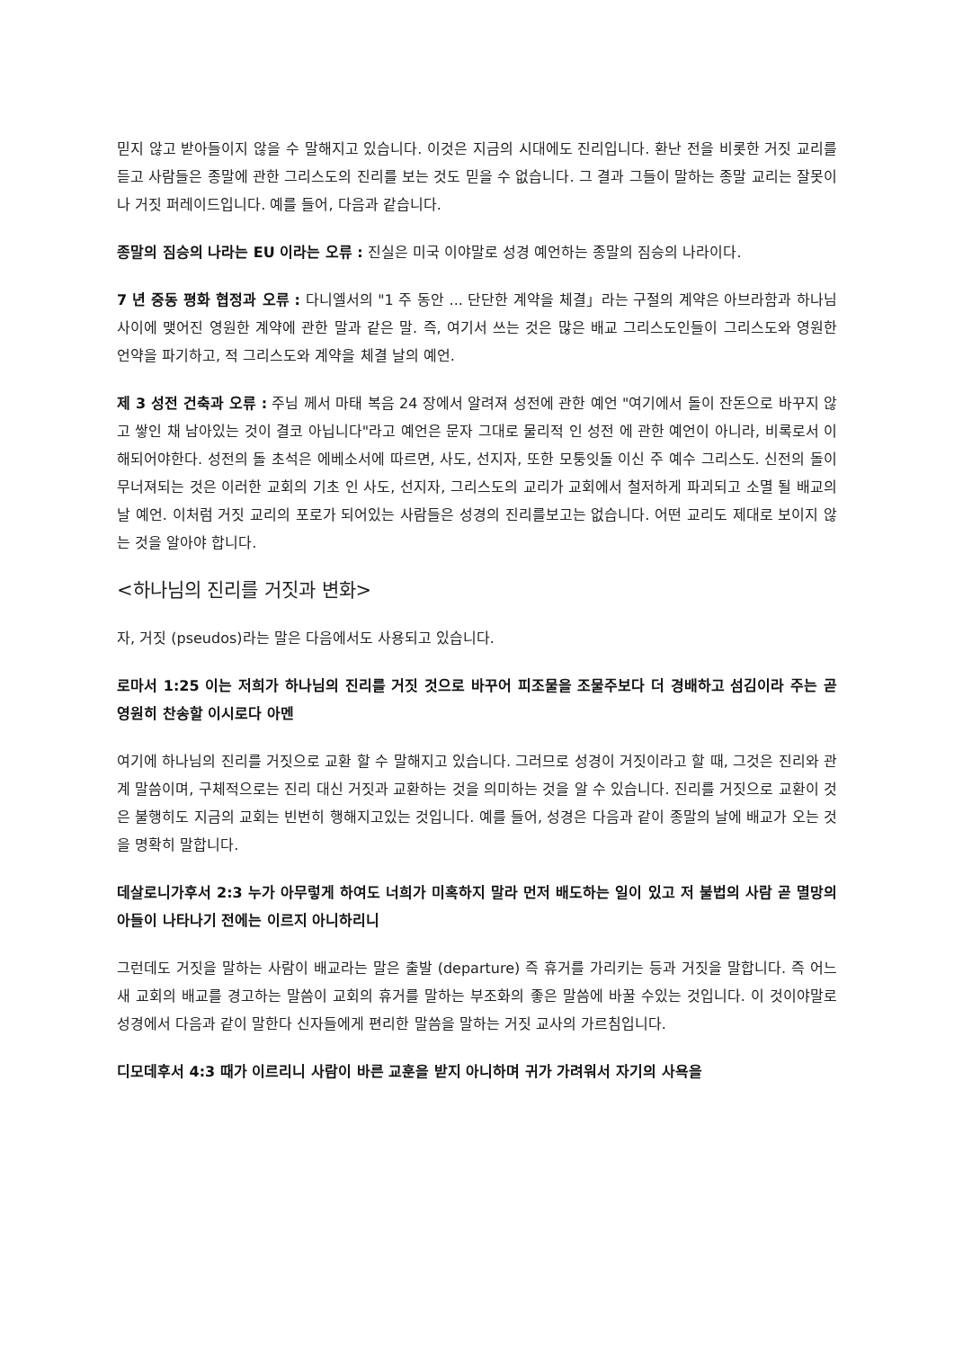믿지 않고 받아들이지 않을 수 말해지고 있습니다. 이것은 지금의 시대에도 진리입니다. 환난 전을 비롯한 거짓 교리를 듣고 사람들은 종말에 관한 그리스도의 진리를 보는 것도 믿을 수 없습니다. 그 결과 그들이 말하는 종말 교리는 잘못이나 거짓 퍼레이드입니다. 예를 들어, 다음과 같습니다.
종말의 짐승의 나라는 EU 이라는 오류 : 진실은 미국 이야말로 성경 예언하는 종말의 짐승의 나라이다.
7 년 중동 평화 협정과 오류 : 다니엘서의 "1 주 동안 ... 단단한 계약을 체결」라는 구절의 계약은 아브라함과 하나님 사이에 맺어진 영원한 계약에 관한 말과 같은 말. 즉, 여기서 쓰는 것은 많은 배교 그리스도인들이 그리스도와 영원한 언약을 파기하고, 적 그리스도와 계약을 체결 날의 예언.
제 3 성전 건축과 오류 : 주님 께서 마태 복음 24 장에서 알려져 성전에 관한 예언 "여기에서 돌이 잔돈으로 바꾸지 않고 쌓인 채 남아있는 것이 결코 아닙니다"라고 예언은 문자 그대로 물리적 인 성전 에 관한 예언이 아니라, 비록로서 이해되어야한다. 성전의 돌 초석은 에베소서에 따르면, 사도, 선지자, 또한 모퉁잇돌 이신 주 예수 그리스도. 신전의 돌이 무너져되는 것은 이러한 교회의 기초 인 사도, 선지자, 그리스도의 교리가 교회에서 철저하게 파괴되고 소멸 될 배교의 날 예언. 이처럼 거짓 교리의 포로가 되어있는 사람들은 성경의 진리를보고는 없습니다. 어떤 교리도 제대로 보이지 않는 것을 알아야 합니다.
<하나님의 진리를 거짓과 변화>
자, 거짓 (pseudos)라는 말은 다음에서도 사용되고 있습니다.
로마서 1:25 이는 저희가 하나님의 진리를 거짓 것으로 바꾸어 피조물을 조물주보다 더 경배하고 섬김이라 주는 곧 영원히 찬송할 이시로다 아멘
여기에 하나님의 진리를 거짓으로 교환 할 수 말해지고 있습니다. 그러므로 성경이 거짓이라고 할 때, 그것은 진리와 관계 말씀이며, 구체적으로는 진리 대신 거짓과 교환하는 것을 의미하는 것을 알 수 있습니다. 진리를 거짓으로 교환이 것은 불행히도 지금의 교회는 빈번히 행해지고있는 것입니다. 예를 들어, 성경은 다음과 같이 종말의 날에 배교가 오는 것을 명확히 말합니다.
데살로니가후서 2:3 누가 아무렇게 하여도 너희가 미혹하지 말라 먼저 배도하는 일이 있고 저 불법의 사람 곧 멸망의 아들이 나타나기 전에는 이르지 아니하리니
그런데도 거짓을 말하는 사람이 배교라는 말은 출발 (departure) 즉 휴거를 가리키는 등과 거짓을 말합니다. 즉 어느새 교회의 배교를 경고하는 말씀이 교회의 휴거를 말하는 부조화의 좋은 말씀에 바꿀 수있는 것입니다. 이 것이야말로 성경에서 다음과 같이 말한다 신자들에게 편리한 말씀을 말하는 거짓 교사의 가르침입니다.
디모데후서 4:3 때가 이르리니 사람이 바른 교훈을 받지 아니하며 귀가 가려워서 자기의 사욕을